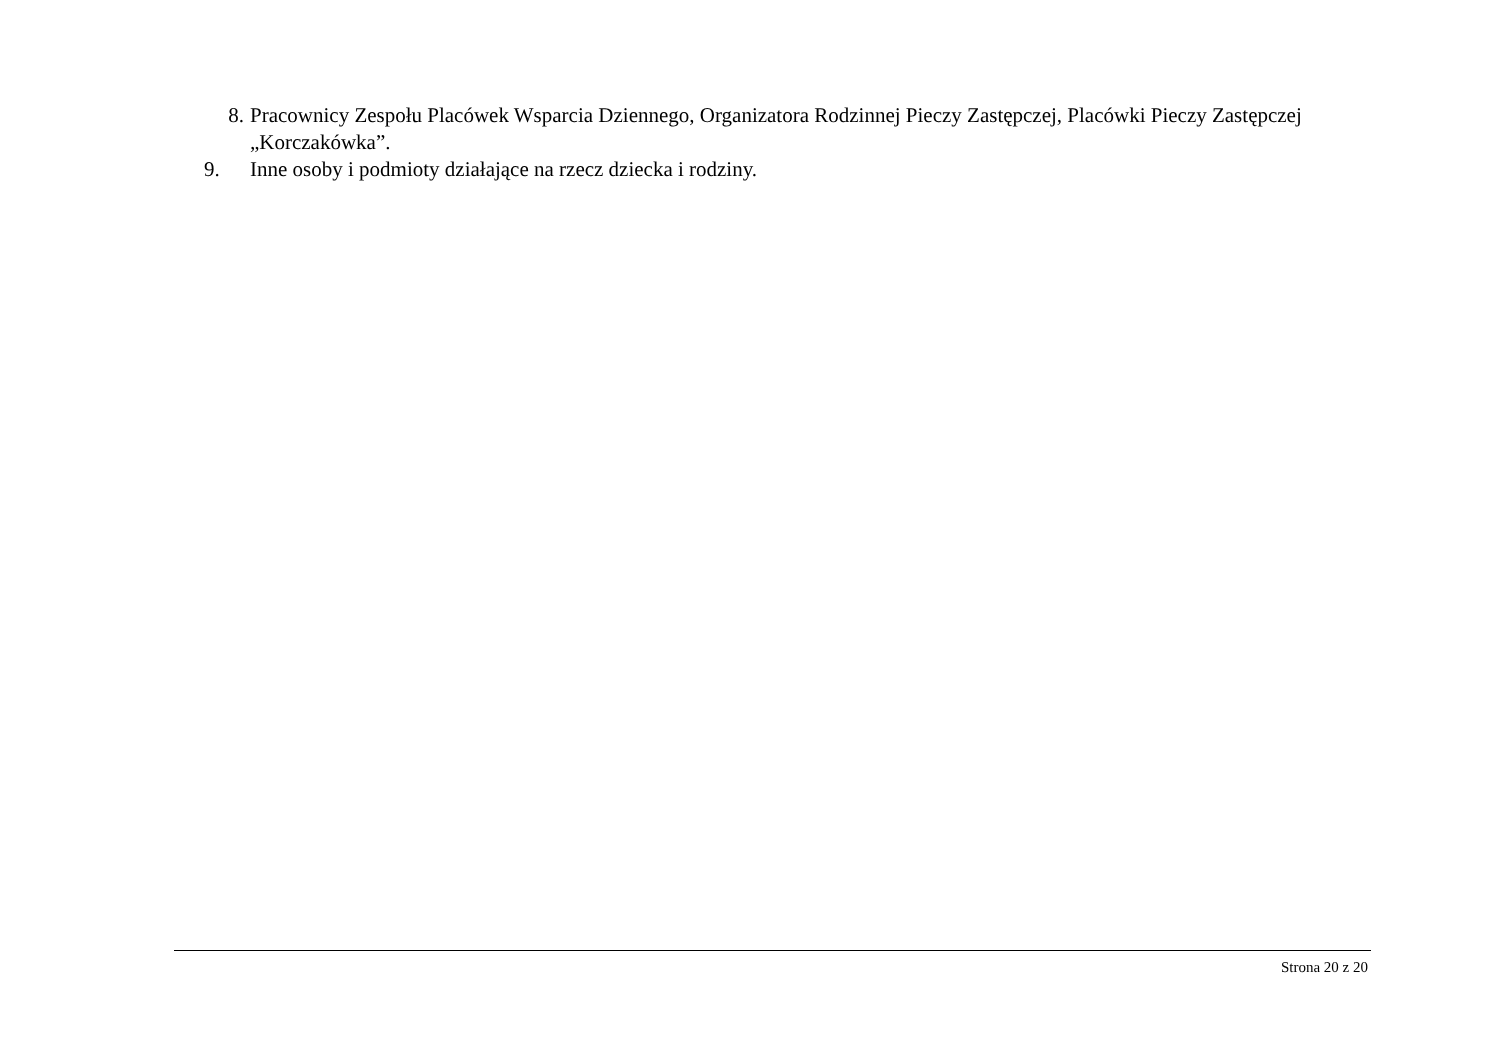8. Pracownicy Zespołu Placówek Wsparcia Dziennego, Organizatora Rodzinnej Pieczy Zastępczej, Placówki Pieczy Zastępczej „Korczakówka”.
9. Inne osoby i podmioty działające na rzecz dziecka i rodziny.
Strona 20 z 20